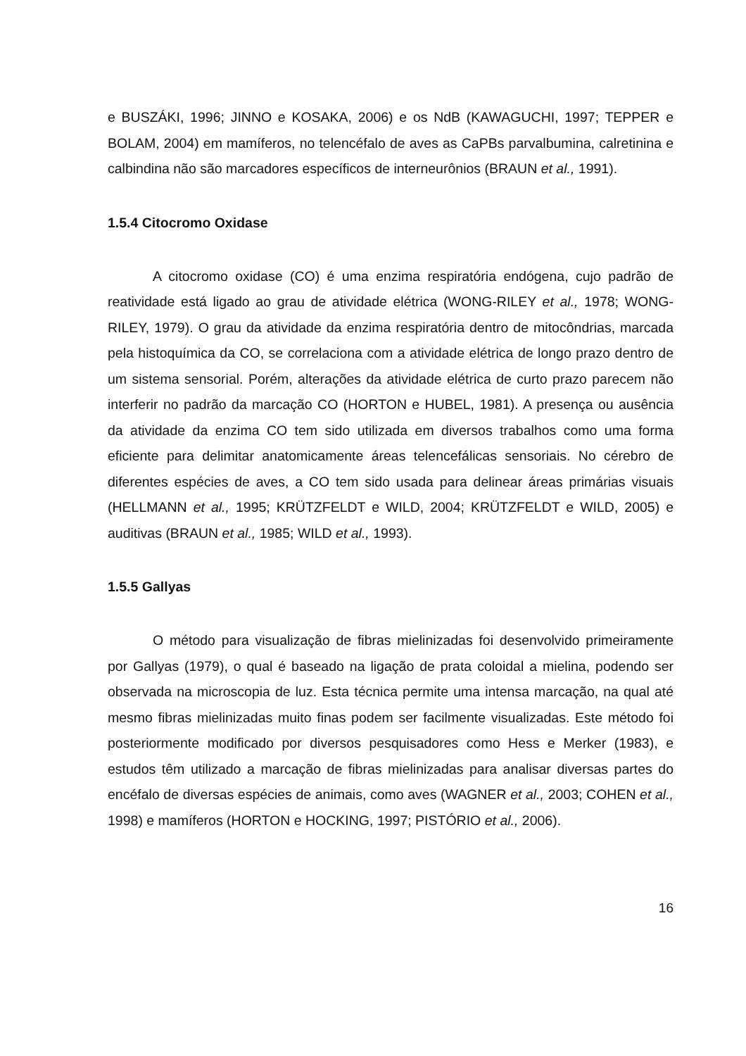e BUSZÁKI, 1996; JINNO e KOSAKA, 2006) e os NdB (KAWAGUCHI, 1997; TEPPER e BOLAM, 2004) em mamíferos, no telencéfalo de aves as CaPBs parvalbumina, calretinina e calbindina não são marcadores específicos de interneurônios (BRAUN et al., 1991).
1.5.4 Citocromo Oxidase
A citocromo oxidase (CO) é uma enzima respiratória endógena, cujo padrão de reatividade está ligado ao grau de atividade elétrica (WONG-RILEY et al., 1978; WONG-RILEY, 1979). O grau da atividade da enzima respiratória dentro de mitocôndrias, marcada pela histoquímica da CO, se correlaciona com a atividade elétrica de longo prazo dentro de um sistema sensorial. Porém, alterações da atividade elétrica de curto prazo parecem não interferir no padrão da marcação CO (HORTON e HUBEL, 1981). A presença ou ausência da atividade da enzima CO tem sido utilizada em diversos trabalhos como uma forma eficiente para delimitar anatomicamente áreas telencefálicas sensoriais. No cérebro de diferentes espécies de aves, a CO tem sido usada para delinear áreas primárias visuais (HELLMANN et al., 1995; KRÜTZFELDT e WILD, 2004; KRÜTZFELDT e WILD, 2005) e auditivas (BRAUN et al., 1985; WILD et al., 1993).
1.5.5 Gallyas
O método para visualização de fibras mielinizadas foi desenvolvido primeiramente por Gallyas (1979), o qual é baseado na ligação de prata coloidal a mielina, podendo ser observada na microscopia de luz. Esta técnica permite uma intensa marcação, na qual até mesmo fibras mielinizadas muito finas podem ser facilmente visualizadas. Este método foi posteriormente modificado por diversos pesquisadores como Hess e Merker (1983), e estudos têm utilizado a marcação de fibras mielinizadas para analisar diversas partes do encéfalo de diversas espécies de animais, como aves (WAGNER et al., 2003; COHEN et al., 1998) e mamíferos (HORTON e HOCKING, 1997; PISTÓRIO et al., 2006).
16